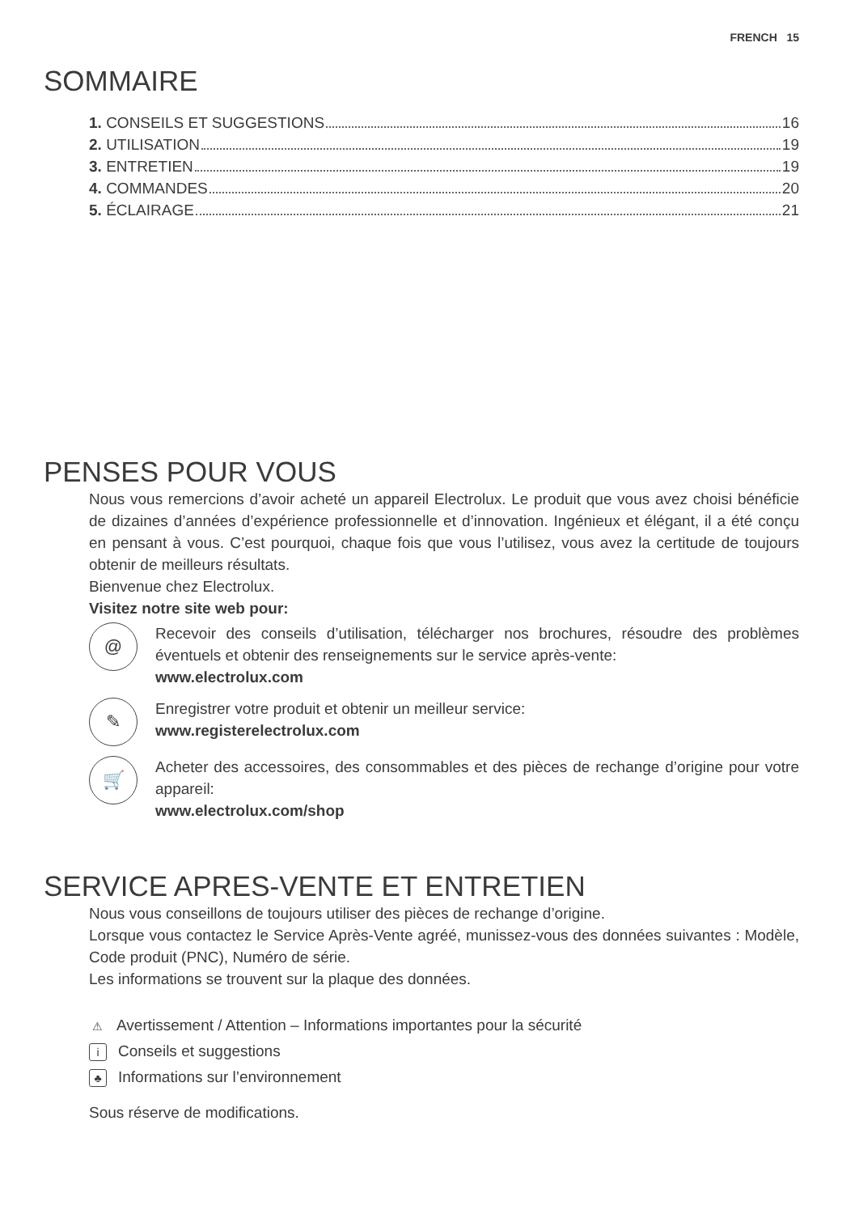FRENCH 15
SOMMAIRE
1. CONSEILS ET SUGGESTIONS 16
2. UTILISATION 19
3. ENTRETIEN 19
4. COMMANDES 20
5. ÉCLAIRAGE 21
PENSES POUR VOUS
Nous vous remercions d’avoir acheté un appareil Electrolux. Le produit que vous avez choisi bénéficie de dizaines d’années d’expérience professionnelle et d’innovation. Ingénieux et élégant, il a été conçu en pensant à vous. C’est pourquoi, chaque fois que vous l’utilisez, vous avez la certitude de toujours obtenir de meilleurs résultats.
Bienvenue chez Electrolux.
Visitez notre site web pour:
@
Recevoir des conseils d’utilisation, télécharger nos brochures, résoudre des problèmes éventuels et obtenir des renseignements sur le service après-vente:
www.electrolux.com
✎
Enregistrer votre produit et obtenir un meilleur service:
www.registerelectrolux.com
🛒
Acheter des accessoires, des consommables et des pièces de rechange d’origine pour votre appareil:
www.electrolux.com/shop
SERVICE APRES-VENTE ET ENTRETIEN
Nous vous conseillons de toujours utiliser des pièces de rechange d’origine.
Lorsque vous contactez le Service Après-Vente agréé, munissez-vous des données suivantes : Modèle, Code produit (PNC), Numéro de série.
Les informations se trouvent sur la plaque des données.
⚠ Avertissement / Attention – Informations importantes pour la sécurité
i Conseils et suggestions
♣ Informations sur l’environnement
Sous réserve de modifications.